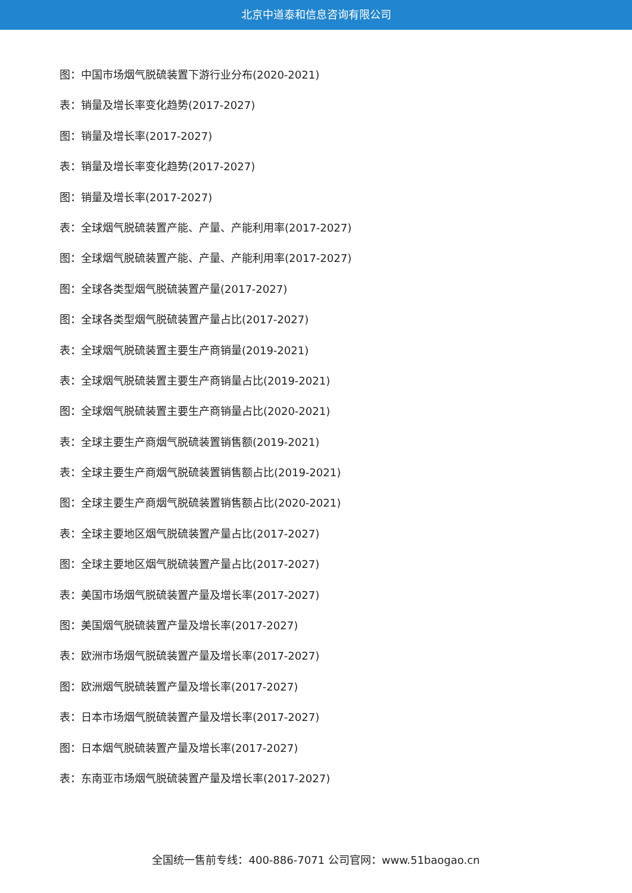北京中道泰和信息咨询有限公司
图：中国市场烟气脱硫装置下游行业分布(2020-2021)
表：销量及增长率变化趋势(2017-2027)
图：销量及增长率(2017-2027)
表：销量及增长率变化趋势(2017-2027)
图：销量及增长率(2017-2027)
表：全球烟气脱硫装置产能、产量、产能利用率(2017-2027)
图：全球烟气脱硫装置产能、产量、产能利用率(2017-2027)
图：全球各类型烟气脱硫装置产量(2017-2027)
图：全球各类型烟气脱硫装置产量占比(2017-2027)
表：全球烟气脱硫装置主要生产商销量(2019-2021)
表：全球烟气脱硫装置主要生产商销量占比(2019-2021)
图：全球烟气脱硫装置主要生产商销量占比(2020-2021)
表：全球主要生产商烟气脱硫装置销售额(2019-2021)
表：全球主要生产商烟气脱硫装置销售额占比(2019-2021)
图：全球主要生产商烟气脱硫装置销售额占比(2020-2021)
表：全球主要地区烟气脱硫装置产量占比(2017-2027)
图：全球主要地区烟气脱硫装置产量占比(2017-2027)
表：美国市场烟气脱硫装置产量及增长率(2017-2027)
图：美国烟气脱硫装置产量及增长率(2017-2027)
表：欧洲市场烟气脱硫装置产量及增长率(2017-2027)
图：欧洲烟气脱硫装置产量及增长率(2017-2027)
表：日本市场烟气脱硫装置产量及增长率(2017-2027)
图：日本烟气脱硫装置产量及增长率(2017-2027)
表：东南亚市场烟气脱硫装置产量及增长率(2017-2027)
全国统一售前专线：400-886-7071 公司官网：www.51baogao.cn